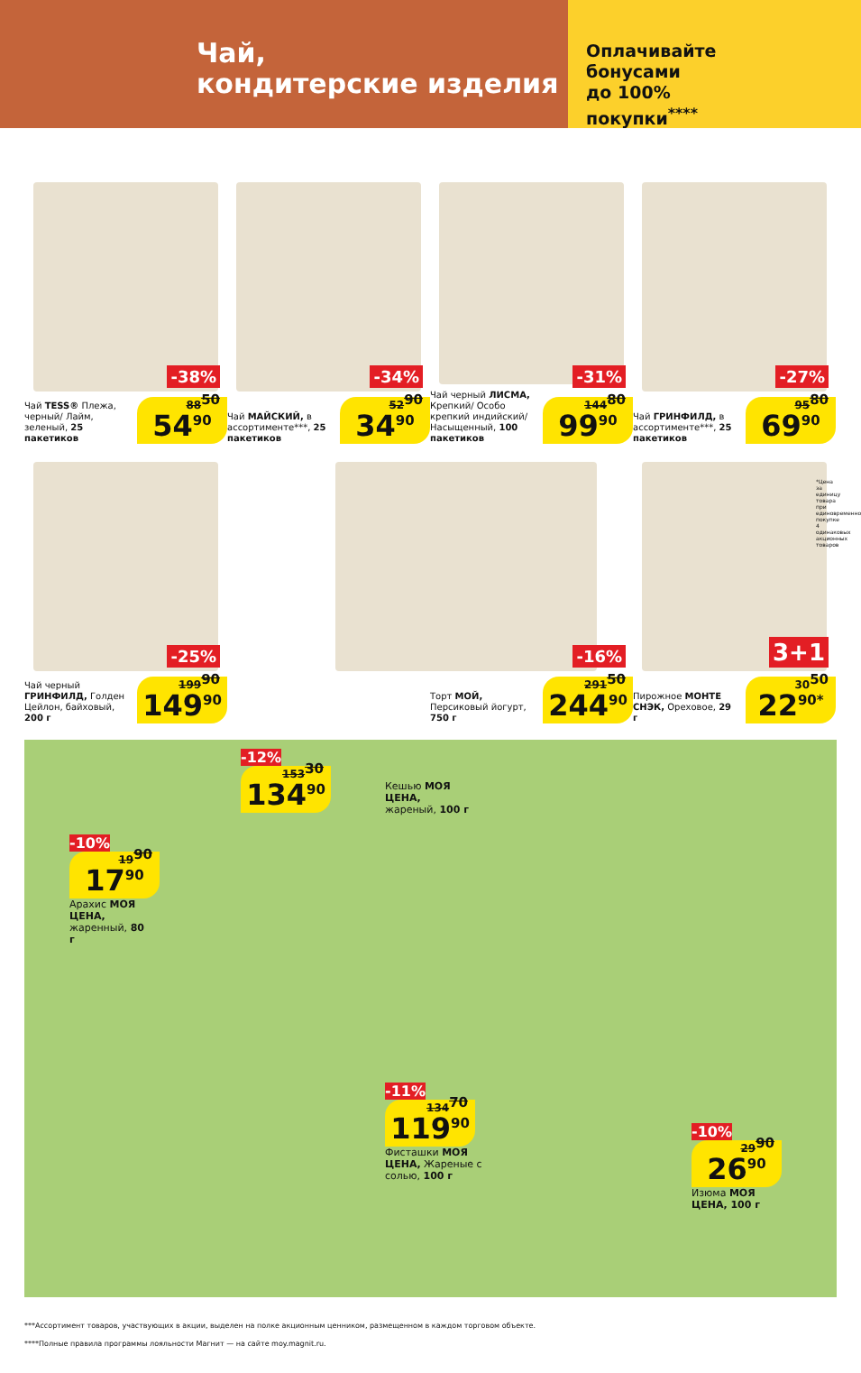Чай,
кондитерские изделия
Оплачивайте
бонусами
до 100%
покупки<sup>****</sup>
-38%
Чай TESS® Плежа, черный/ Лайм, зеленый, 25 пакетиков
88<sup>50</sup> 54<sup>90</sup>
-34%
Чай МАЙСКИЙ, в ассортименте***, 25 пакетиков
52<sup>90</sup> 34<sup>90</sup>
-31%
Чай черный ЛИСМА, Крепкий/ Особо крепкий индийский/ Насыщенный, 100 пакетиков
144<sup>80</sup> 99<sup>90</sup>
-27%
Чай ГРИНФИЛД, в ассортименте***, 25 пакетиков
95<sup>80</sup> 69<sup>90</sup>
-25%
Чай черный ГРИНФИЛД, Голден Цейлон, байховый, 200 г
199<sup>90</sup> 149<sup>90</sup>
-16%
Торт МОЙ, Персиковый йогурт, 750 г
291<sup>50</sup> 244<sup>90</sup>
3+1
Пирожное МОНТЕ СНЭК, Ореховое, 29 г
30<sup>50</sup> 22<sup>90*</sup>
*Цена за единицу товара при единовременной покупке 4 одинаковых акционных товаров
-12%
134<sup>90</sup> 153<sup>30</sup>
Кешью МОЯ ЦЕНА, жареный, 100 г
-10%
17<sup>90</sup> 19<sup>90</sup>
Арахис МОЯ ЦЕНА, жаренный, 80 г
-11%
119<sup>90</sup> 134<sup>70</sup>
Фисташки МОЯ ЦЕНА, Жареные с солью, 100 г
-10%
26<sup>90</sup> 29<sup>90</sup>
Изюма МОЯ ЦЕНА, 100 г
***Ассортимент товаров, участвующих в акции, выделен на полке акционным ценником, размещенном в каждом торговом объекте.
****Полные правила программы лояльности Магнит — на сайте moy.magnit.ru.